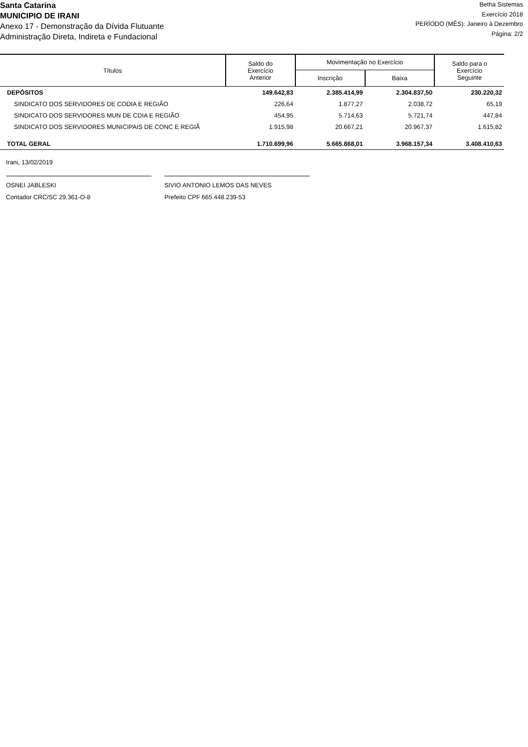Santa Catarina
MUNICIPIO DE IRANI
Anexo 17 - Demonstração da Dívida Flutuante
Administração Direta, Indireta e Fundacional
Betha Sistemas
Exercício 2018
PERÍODO (MÊS): Janeiro à Dezembro
Página: 2/2
| Títulos | Saldo do Exercício Anterior | Movimentação no Exercício | | Saldo para o Exercício Seguinte |
| --- | --- | --- | --- | --- |
| | | Inscrição | Baixa | |
| DEPÓSITOS | 149.642,83 | 2.385.414,99 | 2.304.837,50 | 230.220,32 |
| SINDICATO DOS SERVIDORES DE CODIA E REGIÃO | 226,64 | 1.877,27 | 2.038,72 | 65,19 |
| SINDICATO DOS SERVIDORES MUN DE CDIA E REGIÃO | 454,95 | 5.714,63 | 5.721,74 | 447,84 |
| SINDICATO DOS SERVIDORES MUNICIPAIS DE CONC E REGIÃ | 1.915,98 | 20.667,21 | 20.967,37 | 1.615,82 |
| TOTAL GERAL | 1.710.699,96 | 5.665.868,01 | 3.968.157,34 | 3.408.410,63 |
Irani, 13/02/2019
OSNEI JABLESKI
Contador CRC/SC 29.361-O-8
SIVIO ANTONIO LEMOS DAS NEVES
Prefeito CPF 665.448.239-53